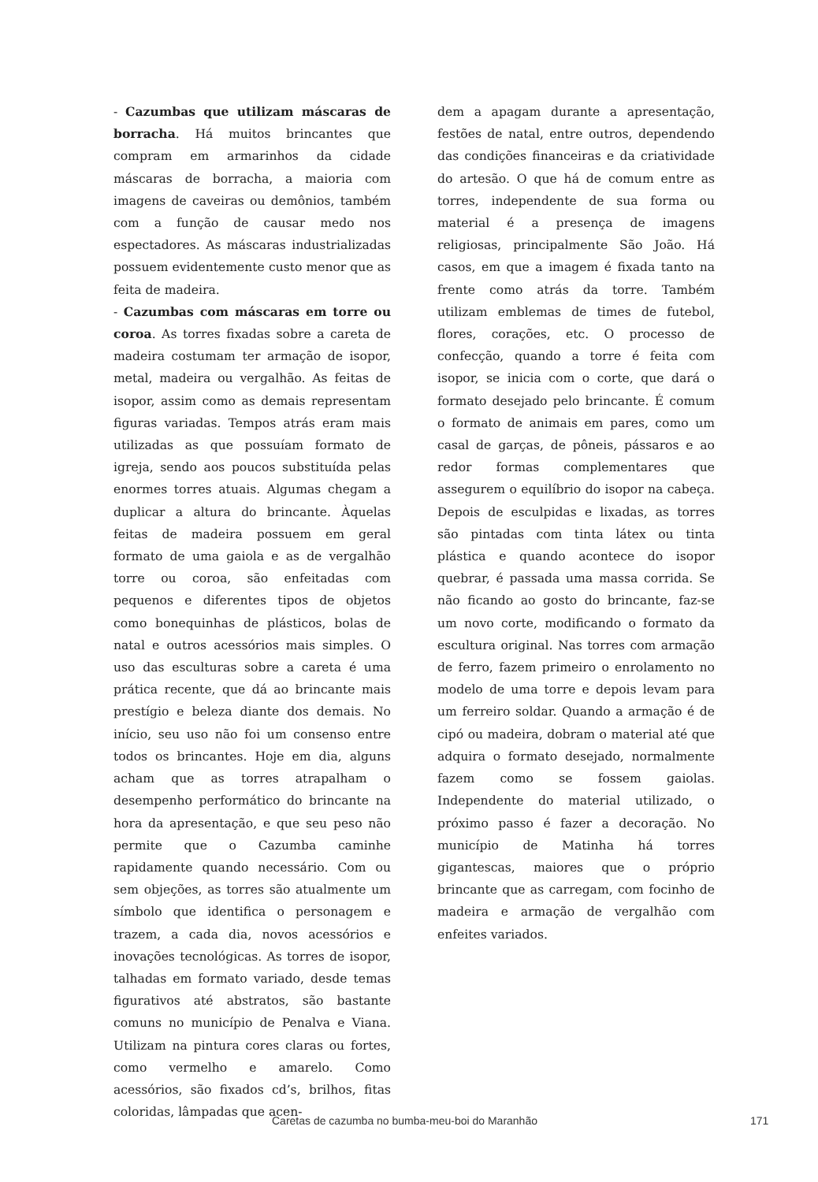- Cazumbas que utilizam máscaras de borracha. Há muitos brincantes que compram em armarinhos da cidade máscaras de borracha, a maioria com imagens de caveiras ou demônios, também com a função de causar medo nos espectadores. As máscaras industrializadas possuem evidentemente custo menor que as feita de madeira.
- Cazumbas com máscaras em torre ou coroa. As torres fixadas sobre a careta de madeira costumam ter armação de isopor, metal, madeira ou vergalhão. As feitas de isopor, assim como as demais representam figuras variadas. Tempos atrás eram mais utilizadas as que possuíam formato de igreja, sendo aos poucos substituída pelas enormes torres atuais. Algumas chegam a duplicar a altura do brincante. Àquelas feitas de madeira possuem em geral formato de uma gaiola e as de vergalhão torre ou coroa, são enfeitadas com pequenos e diferentes tipos de objetos como bonequinhas de plásticos, bolas de natal e outros acessórios mais simples. O uso das esculturas sobre a careta é uma prática recente, que dá ao brincante mais prestígio e beleza diante dos demais. No início, seu uso não foi um consenso entre todos os brincantes. Hoje em dia, alguns acham que as torres atrapalham o desempenho performático do brincante na hora da apresentação, e que seu peso não permite que o Cazumba caminhe rapidamente quando necessário. Com ou sem objeções, as torres são atualmente um símbolo que identifica o personagem e trazem, a cada dia, novos acessórios e inovações tecnológicas. As torres de isopor, talhadas em formato variado, desde temas figurativos até abstratos, são bastante comuns no município de Penalva e Viana. Utilizam na pintura cores claras ou fortes, como vermelho e amarelo. Como acessórios, são fixados cd’s, brilhos, fitas coloridas, lâmpadas que acen-
dem a apagam durante a apresentação, festões de natal, entre outros, dependendo das condições financeiras e da criatividade do artesão. O que há de comum entre as torres, independente de sua forma ou material é a presença de imagens religiosas, principalmente São João. Há casos, em que a imagem é fixada tanto na frente como atrás da torre. Também utilizam emblemas de times de futebol, flores, corações, etc. O processo de confecção, quando a torre é feita com isopor, se inicia com o corte, que dará o formato desejado pelo brincante. É comum o formato de animais em pares, como um casal de garças, de pôneis, pássaros e ao redor formas complementares que assegurem o equilíbrio do isopor na cabeça. Depois de esculpidas e lixadas, as torres são pintadas com tinta látex ou tinta plástica e quando acontece do isopor quebrar, é passada uma massa corrida. Se não ficando ao gosto do brincante, faz-se um novo corte, modificando o formato da escultura original. Nas torres com armação de ferro, fazem primeiro o enrolamento no modelo de uma torre e depois levam para um ferreiro soldar. Quando a armação é de cipó ou madeira, dobram o material até que adquira o formato desejado, normalmente fazem como se fossem gaiolas. Independente do material utilizado, o próximo passo é fazer a decoração. No município de Matinha há torres gigantescas, maiores que o próprio brincante que as carregam, com focinho de madeira e armação de vergalhão com enfeites variados.
Caretas de cazumba no bumba-meu-boi do Maranhão 171